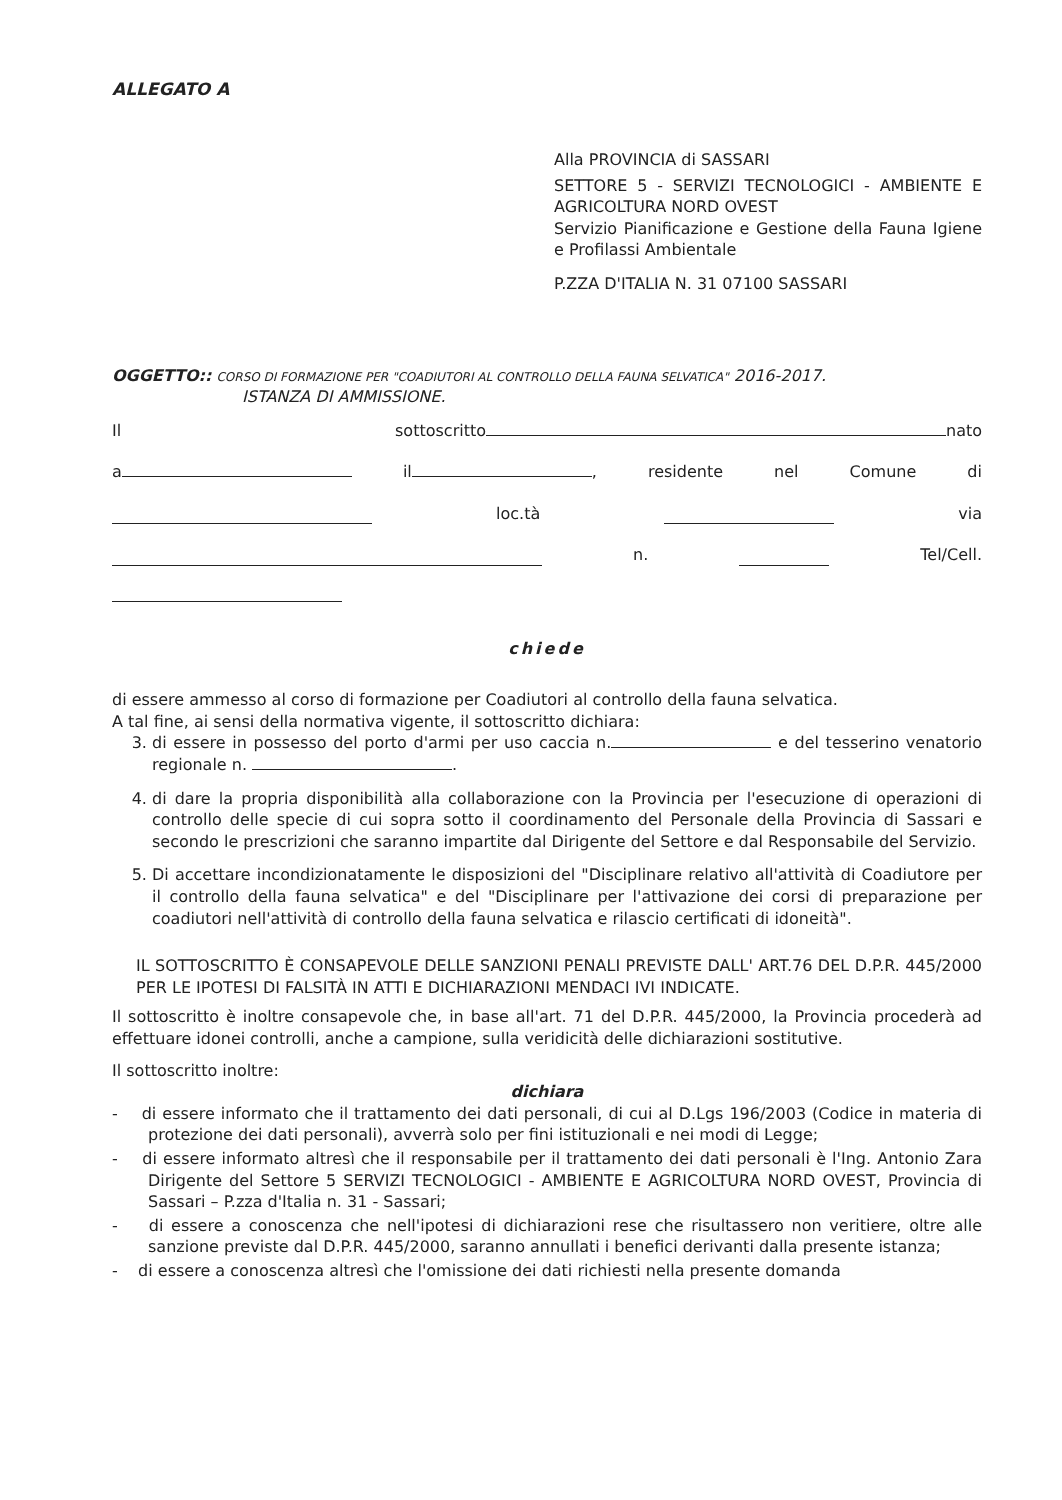ALLEGATO A
Alla PROVINCIA di SASSARI
SETTORE 5 - SERVIZI TECNOLOGICI - AMBIENTE E AGRICOLTURA NORD OVEST
Servizio Pianificazione e Gestione della Fauna Igiene e Profilassi Ambientale
P.ZZA D'ITALIA N. 31 07100 SASSARI
OGGETTO:: CORSO DI FORMAZIONE PER "COADIUTORI AL CONTROLLO DELLA FAUNA SELVATICA" 2016-2017.
ISTANZA DI AMMISSIONE.
Il sottoscritto nato
a il , residente nel Comune di
loc.tà via
n. Tel/Cell.
chiede
di essere ammesso al corso di formazione per Coadiutori al controllo della fauna selvatica.
A tal fine, ai sensi della normativa vigente, il sottoscritto dichiara:
3. di essere in possesso del porto d'armi per uso caccia n. e del tesserino venatorio regionale n. .
4. di dare la propria disponibilità alla collaborazione con la Provincia per l'esecuzione di operazioni di controllo delle specie di cui sopra sotto il coordinamento del Personale della Provincia di Sassari e secondo le prescrizioni che saranno impartite dal Dirigente del Settore e dal Responsabile del Servizio.
5. Di accettare incondizionatamente le disposizioni del "Disciplinare relativo all'attività di Coadiutore per il controllo della fauna selvatica" e del "Disciplinare per l'attivazione dei corsi di preparazione per coadiutori nell'attività di controllo della fauna selvatica e rilascio certificati di idoneità".
IL SOTTOSCRITTO È CONSAPEVOLE DELLE SANZIONI PENALI PREVISTE DALL' ART.76 DEL D.P.R. 445/2000 PER LE IPOTESI DI FALSITÀ IN ATTI E DICHIARAZIONI MENDACI IVI INDICATE.
Il sottoscritto è inoltre consapevole che, in base all'art. 71 del D.P.R. 445/2000, la Provincia procederà ad effettuare idonei controlli, anche a campione, sulla veridicità delle dichiarazioni sostitutive.
Il sottoscritto inoltre:
dichiara
- di essere informato che il trattamento dei dati personali, di cui al D.Lgs 196/2003 (Codice in materia di protezione dei dati personali), avverrà solo per fini istituzionali e nei modi di Legge;
- di essere informato altresì che il responsabile per il trattamento dei dati personali è l'Ing. Antonio Zara Dirigente del Settore 5 SERVIZI TECNOLOGICI - AMBIENTE E AGRICOLTURA NORD OVEST, Provincia di Sassari – P.zza d'Italia n. 31 - Sassari;
- di essere a conoscenza che nell'ipotesi di dichiarazioni rese che risultassero non veritiere, oltre alle sanzione previste dal D.P.R. 445/2000, saranno annullati i benefici derivanti dalla presente istanza;
- di essere a conoscenza altresì che l'omissione dei dati richiesti nella presente domanda